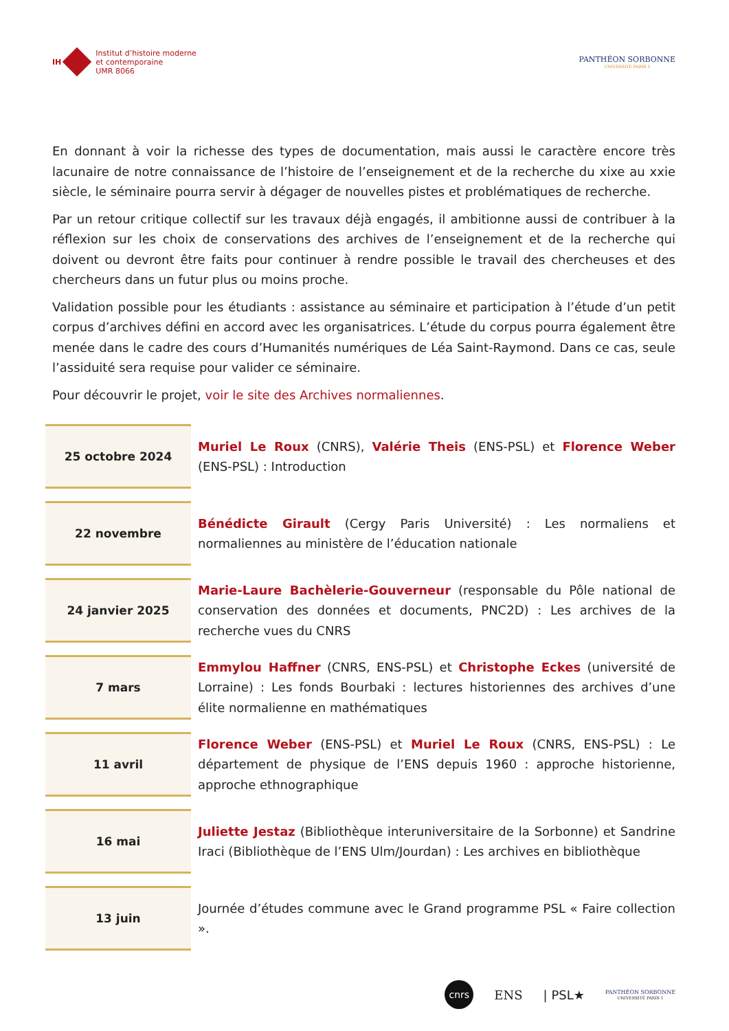IH
Institut d’histoire moderne
et contemporaine
UMR 8066
PANTHÉON SORBONNE
UNIVERSITÉ PARIS 1
En donnant à voir la richesse des types de documentation, mais aussi le caractère encore très lacunaire de notre connaissance de l’histoire de l’enseignement et de la recherche du xixe au xxie siècle, le séminaire pourra servir à dégager de nouvelles pistes et problématiques de recherche.
Par un retour critique collectif sur les travaux déjà engagés, il ambitionne aussi de contribuer à la réflexion sur les choix de conservations des archives de l’enseignement et de la recherche qui doivent ou devront être faits pour continuer à rendre possible le travail des chercheuses et des chercheurs dans un futur plus ou moins proche.
Validation possible pour les étudiants : assistance au séminaire et participation à l’étude d’un petit corpus d’archives défini en accord avec les organisatrices. L’étude du corpus pourra également être menée dans le cadre des cours d’Humanités numériques de Léa Saint-Raymond. Dans ce cas, seule l’assiduité sera requise pour valider ce séminaire.
Pour découvrir le projet, voir le site des Archives normaliennes.
| 25 octobre 2024 | Muriel Le Roux (CNRS), Valérie Theis (ENS-PSL) et Florence Weber (ENS-PSL) : Introduction |
| 22 novembre | Bénédicte Girault (Cergy Paris Université) : Les normaliens et normaliennes au ministère de l’éducation nationale |
| 24 janvier 2025 | Marie-Laure Bachèlerie-Gouverneur (responsable du Pôle national de conservation des données et documents, PNC2D) : Les archives de la recherche vues du CNRS |
| 7 mars | Emmylou Haffner (CNRS, ENS-PSL) et Christophe Eckes (université de Lorraine) : Les fonds Bourbaki : lectures historiennes des archives d’une élite normalienne en mathématiques |
| 11 avril | Florence Weber (ENS-PSL) et Muriel Le Roux (CNRS, ENS-PSL) : Le département de physique de l’ENS depuis 1960 : approche historienne, approche ethnographique |
| 16 mai | Juliette Jestaz (Bibliothèque interuniversitaire de la Sorbonne) et Sandrine Iraci (Bibliothèque de l’ENS Ulm/Jourdan) : Les archives en bibliothèque |
| 13 juin | Journée d’études commune avec le Grand programme PSL « Faire collection ». |
cnrs
ENS | PSL★
PANTHÉON SORBONNE
UNIVERSITÉ PARIS 1